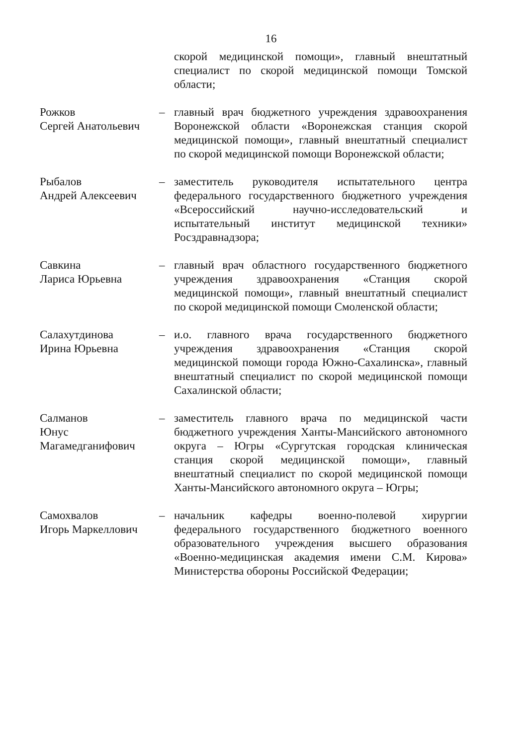16
скорой медицинской помощи», главный внештатный специалист по скорой медицинской помощи Томской области;
Рожков
Сергей Анатольевич
– главный врач бюджетного учреждения здравоохранения Воронежской области «Воронежская станция скорой медицинской помощи», главный внештатный специалист по скорой медицинской помощи Воронежской области;
Рыбалов
Андрей Алексеевич
– заместитель руководителя испытательного центра федерального государственного бюджетного учреждения «Всероссийский научно-исследовательский и испытательный институт медицинской техники» Росздравнадзора;
Савкина
Лариса Юрьевна
– главный врач областного государственного бюджетного учреждения здравоохранения «Станция скорой медицинской помощи», главный внештатный специалист по скорой медицинской помощи Смоленской области;
Салахутдинова
Ирина Юрьевна
– и.о. главного врача государственного бюджетного учреждения здравоохранения «Станция скорой медицинской помощи города Южно-Сахалинска», главный внештатный специалист по скорой медицинской помощи Сахалинской области;
Салманов
Юнус Магамедганифович
– заместитель главного врача по медицинской части бюджетного учреждения Ханты-Мансийского автономного округа – Югры «Сургутская городская клиническая станция скорой медицинской помощи», главный внештатный специалист по скорой медицинской помощи Ханты-Мансийского автономного округа – Югры;
Самохвалов
Игорь Маркеллович
– начальник кафедры военно-полевой хирургии федерального государственного бюджетного военного образовательного учреждения высшего образования «Военно-медицинская академия имени С.М. Кирова» Министерства обороны Российской Федерации;